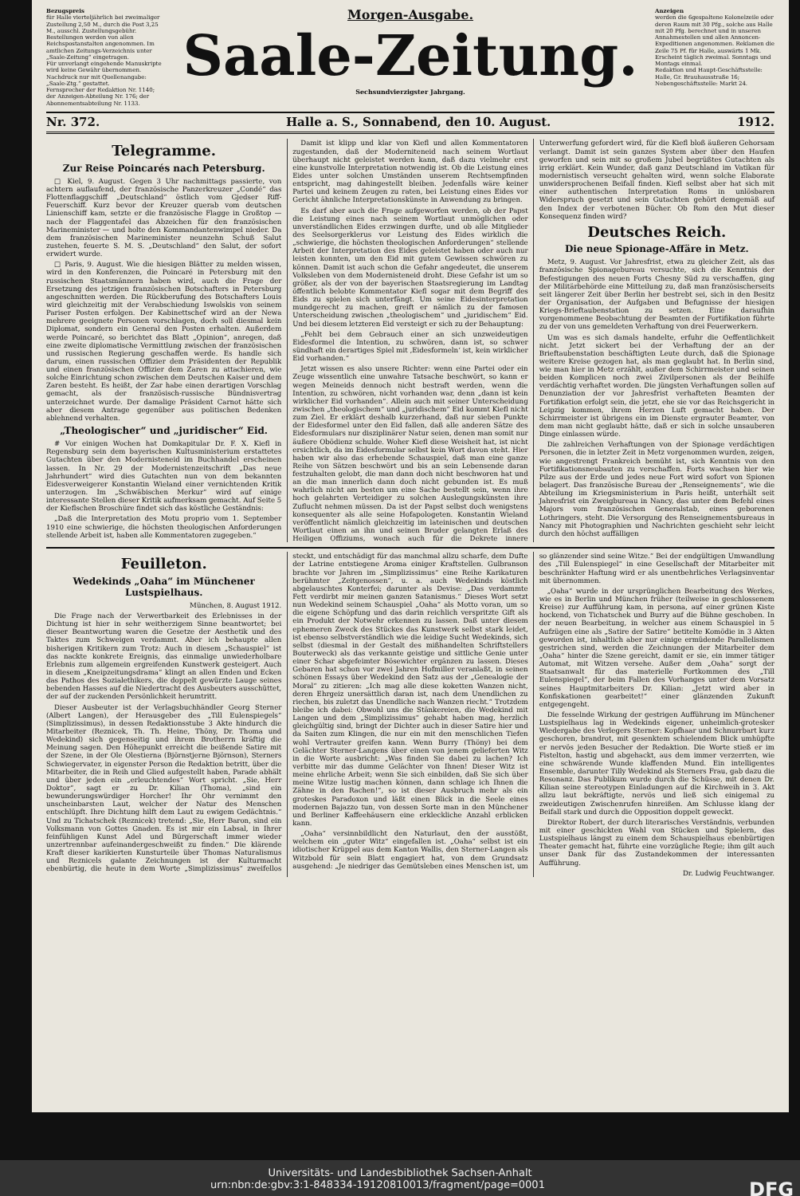Bezugspreis
für Halle vierteljährlich bei zweimaliger Zustellung 2,50 M., durch die Post 3,25 M., ausschl. Zustellungsgebühr. Bestellungen werden von allen Reichspostanstalten angenommen. Im amtlichen Zeitungs-Verzeichnis unter „Saale-Zeitung“ eingetragen.
Für unverlangt eingehende Manuskripte wird keine Gewähr übernommen. Nachdruck nur mit Quellenangabe: „Saale-Ztg.“ gestattet.
Fernsprecher der Redaktion Nr. 1140; der Anzeigen-Abteilung Nr. 176; der Abonnementsabteilung Nr. 1133.
Morgen-Ausgabe.
Saale-Zeitung.
Sechsundvierzigster Jahrgang.
Anzeigen
werden die 6gespaltene Kolonelzeile oder deren Raum mit 30 Pfg., solche aus Halle mit 20 Pfg. berechnet und in unseren Annahmestellen und allen Annoncen-Expeditionen angenommen. Reklamen die Zeile 75 Pf. für Halle, auswärts 1 Mk.
Erscheint täglich zweimal. Sonntags und Montags einmal.
Redaktion und Haupt-Geschäftsstelle: Halle, Gr. Brauhausstraße 16; Nebengeschäftsstelle: Markt 24.
Nr. 372. Halle a. S., Sonnabend, den 10. August. 1912.
Telegramme.
Zur Reise Poincarés nach Petersburg.
□ Kiel, 9. August. Gegen 3 Uhr nachmittags passierte, von achtern auflaufend, der französische Panzerkreuzer „Condé“ das Flottenflaggschiff „Deutschland“ östlich vom Gjedser Riff-Feuerschiff. Kurz bevor der Kreuzer querab vom deutschen Linienschiff kam, setzte er die französische Flagge in Großtop — nach der Flaggentafel das Abzeichen für den französischen Marineminister — und holte den Kommandantenwimpel nieder. Da dem französischen Marineminister neunzehn Schuß Salut zustehen, feuerte S. M. S. „Deutschland“ den Salut, der sofort erwidert wurde.
□ Paris, 9. August. Wie die hiesigen Blätter zu melden wissen, wird in den Konferenzen, die Poincaré in Petersburg mit den russischen Staatsmännern haben wird, auch die Frage der Ersetzung des jetzigen französischen Botschafters in Petersburg angeschnitten werden. Die Rückberufung des Botschafters Louis wird gleichzeitig mit der Verabschiedung Iswolskis von seinem Pariser Posten erfolgen. Der Kabinettschef wird an der Newa mehrere geeignete Personen vorschlagen, doch soll diesmal kein Diplomat, sondern ein General den Posten erhalten. Außerdem werde Poincaré, so berichtet das Blatt „Opinion“, anregen, daß eine zweite diplomatische Vermittlung zwischen der französischen und russischen Regierung geschaffen werde. Es handle sich darum, einen russischen Offizier dem Präsidenten der Republik und einen französischen Offizier dem Zaren zu attachieren, wie solche Einrichtung schon zwischen dem Deutschen Kaiser und dem Zaren besteht. Es heißt, der Zar habe einen derartigen Vorschlag gemacht, als der französisch-russische Bündnisvertrag unterzeichnet wurde. Der damalige Präsident Carnot hätte sich aber diesem Antrage gegenüber aus politischen Bedenken ablehnend verhalten.
„Theologischer“ und „juridischer“ Eid.
# Vor einigen Wochen hat Domkapitular Dr. F. X. Kiefl in Regensburg sein dem bayerischen Kultusministerium erstattetes Gutachten über den Modernisteneid im Buchhandel erscheinen lassen. In Nr. 29 der Modernistenzeitschrift „Das neue Jahrhundert“ wird dies Gutachten nun von dem bekannten Eidesverweigerer Konstantin Wieland einer vernichtenden Kritik unterzogen. Im „Schwäbischen Merkur“ wird auf einige interessante Stellen dieser Kritik aufmerksam gemacht. Auf Seite 5 der Kieflschen Broschüre findet sich das köstliche Geständnis:
„Daß die Interpretation des Motu proprio vom 1. September 1910 eine schwierige, die höchsten theologischen Anforderungen stellende Arbeit ist, haben alle Kommentatoren zugegeben.“
Damit ist klipp und klar von Kiefl und allen Kommentatoren zugestanden, daß der Moderniteneid nach seinem Wortlaut überhaupt nicht geleistet werden kann, daß dazu vielmehr erst eine kunstvolle Interpretation notwendig ist. Ob die Leistung eines Eides unter solchen Umständen unserem Rechtsempfinden entspricht, mag dahingestellt bleiben. Jedenfalls wäre keiner Partei und keinem Zeugen zu raten, bei Leistung eines Eides vor Gericht ähnliche Interpretationskünste in Anwendung zu bringen.
Es darf aber auch die Frage aufgeworfen werden, ob der Papst die Leistung eines nach seinem Wortlaut unmöglichen oder unverständlichen Eides erzwingen durfte, und ob alle Mitglieder des Seelsorgerklerus vor Leistung des Eides wirklich die „schwierige, die höchsten theologischen Anforderungen“ stellende Arbeit der Interpretation des Eides geleistet haben oder auch nur leisten konnten, um den Eid mit gutem Gewissen schwören zu können. Damit ist auch schon die Gefahr angedeutet, die unserem Volksleben von dem Modernisteneid droht. Diese Gefahr ist um so größer, als der von der bayerischen Staatsregierung im Landtag öffentlich belobte Kommentator Kiefl sogar mit dem Begriff des Eids zu spielen sich unterfängt. Um seine Eidesinterpretation mundgerecht zu machen, greift er nämlich zu der famosen Unterscheidung zwischen „theologischem“ und „juridischem“ Eid. Und bei diesem letzteren Eid versteigt er sich zu der Behauptung:
„Fehlt bei dem Gebrauch einer an sich unzweideutigen Eidesformel die Intention, zu schwören, dann ist, so schwer sündhaft ein derartiges Spiel mit ‚Eidesformeln‘ ist, kein wirklicher Eid vorhanden.“
Jetzt wissen es also unsere Richter: wenn eine Partei oder ein Zeuge wissentlich eine unwahre Tatsache beschwört, so kann er wegen Meineids dennoch nicht bestraft werden, wenn die Intention, zu schwören, nicht vorhanden war, denn „dann ist kein wirklicher Eid vorhanden“. Allein auch mit seiner Unterscheidung zwischen „theologischem“ und „juridischem“ Eid kommt Kiefl nicht zum Ziel. Er erklärt deshalb kurzerhand, daß nur sieben Punkte der Eidesformel unter den Eid fallen, daß alle anderen Sätze des Eidesformulars nur disziplinärer Natur seien, denen man somit nur äußere Obödienz schulde. Woher Kiefl diese Weisheit hat, ist nicht ersichtlich, da im Eidesformular selbst kein Wort davon steht. Hier haben wir also das erhebende Schauspiel, daß man eine ganze Reihe von Sätzen beschwört und bis an sein Lebensende daran festzuhalten gelobt, die man dann doch nicht beschworen hat und an die man innerlich dann doch nicht gebunden ist. Es muß wahrlich nicht am besten um eine Sache bestellt sein, wenn ihre hoch gelahrten Verteidiger zu solchen Auslegungskünsten ihre Zuflucht nehmen müssen. Da ist der Papst selbst doch wenigstens konsequenter als alle seine Hofapologeten. Konstantin Wieland veröffentlicht nämlich gleichzeitig im lateinischen und deutschen Wortlaut einen an ihn und seinen Bruder gelangten Erlaß des Heiligen Offiziums, wonach auch für die Dekrete innere Unterwerfung gefordert wird, für die Kiefl bloß äußeren Gehorsam verlangt. Damit ist sein ganzes System aber über den Haufen geworfen und sein mit so großem Jubel begrüßtes Gutachten als irrig erklärt. Kein Wunder, daß ganz Deutschland im Vatikan für modernistisch verseucht gehalten wird, wenn solche Elaborate unwidersprochenen Beifall finden. Kiefl selbst aber hat sich mit einer authentischen Interpretation Roms in unlösbaren Widerspruch gesetzt und sein Gutachten gehört demgemäß auf den Index der verbotenen Bücher. Ob Rom den Mut dieser Konsequenz finden wird?
Deutsches Reich.
Die neue Spionage-Affäre in Metz.
Metz, 9. August. Vor Jahresfrist, etwa zu gleicher Zeit, als das französische Spionagebureau versuchte, sich die Kenntnis der Befestigungen des neuen Forts Chesny Süd zu verschaffen, ging der Militärbehörde eine Mitteilung zu, daß man französischerseits seit längerer Zeit über Berlin her bestrebt sei, sich in den Besitz der Organisation, der Aufgaben und Befugnisse der hiesigen Kriegs-Brieftaubenstation zu setzen. Eine daraufhin vorgenommene Beobachtung der Beamten der Fortifikation führte zu der von uns gemeldeten Verhaftung von drei Feuerwerkern.
Um was es sich damals handelte, erfuhr die Oeffentlichkeit nicht. Jetzt sickert bei der Verhaftung der an der Brieftaubenstation beschäftigten Leute durch, daß die Spionage weitere Kreise gezogen hat, als man geglaubt hat. In Berlin sind, wie man hier in Metz erzählt, außer dem Schirrmeister und seinen beiden Komplicen noch zwei Zivilpersonen als der Beihilfe verdächtig verhaftet worden. Die jüngsten Verhaftungen sollen auf Denunziation der vor Jahresfrist verhafteten Beamten der Fortifikation erfolgt sein, die jetzt, ehe sie vor das Reichsgericht in Leipzig kommen, ihrem Herzen Luft gemacht haben. Der Schirrmeister ist übrigens ein im Dienste ergrauter Beamter, von dem man nicht geglaubt hätte, daß er sich in solche unsauberen Dinge einlassen würde.
Die zahlreichen Verhaftungen von der Spionage verdächtigen Personen, die in letzter Zeit in Metz vorgenommen wurden, zeigen, wie angestrengt Frankreich bemüht ist, sich Kenntnis von den Fortifikationsneubauten zu verschaffen. Forts wachsen hier wie Pilze aus der Erde und jedes neue Fort wird sofort von Spionen belagert. Das französische Bureau der „Renseignements“, wie die Abteilung im Kriegsministerium in Paris heißt, unterhält seit Jahresfrist ein Zweigbureau in Nancy, das unter dem Befehl eines Majors vom französischen Generalstab, eines geborenen Lothringers, steht. Die Versorgung des Renseignementsbureaus in Nancy mit Photographien und Nachrichten geschieht sehr leicht durch den höchst auffälligen
Feuilleton.
Wedekinds „Oaha“ im Münchener Lustspielhaus.
München, 8. August 1912.
Die Frage nach der Verwertbarkeit des Erlebnisses in der Dichtung ist hier in sehr weitherzigem Sinne beantwortet; bei dieser Beantwortung waren die Gesetze der Aesthetik und des Taktes zum Schweigen verdammt. Aber ich behaupte allen bisherigen Kritikern zum Trotz: Auch in diesem „Schauspiel“ ist das nackte konkrete Ereignis, das einmalige unwiederholbare Erlebnis zum allgemein ergreifenden Kunstwerk gesteigert. Auch in diesem „Kneipzeitungsdrama“ klingt an allen Enden und Ecken das Pathos des Sozialethikers, die doppelt gewürzte Lauge seines bebenden Hasses auf die Niedertracht des Ausbeuters ausschüttet, der auf der zuckenden Persönlichkeit herumtritt.
Dieser Ausbeuter ist der Verlagsbuchhändler Georg Sterner (Albert Langen), der Herausgeber des „Till Eulenspiegels“ (Simplizissimus), in dessen Redaktionsstube 3 Akte hindurch die Mitarbeiter (Reznicek, Th. Th. Heine, Thöny, Dr. Thoma und Wedekind) sich gegenseitig und ihrem Brotherrn kräftig die Meinung sagen. Den Höhepunkt erreicht die beißende Satire mit der Szene, in der Ole Olestierna (Björnstjerne Björnson), Sterners Schwiegervater, in eigenster Person die Redaktion betritt, über die Mitarbeiter, die in Reih und Glied aufgestellt haben, Parade abhält und über jeden ein „erleuchtendes“ Wort spricht. „Sie, Herr Doktor“, sagt er zu Dr. Kilian (Thoma), „sind ein bewunderungswürdiger Horcher! Ihr Ohr vernimmt den unscheinbarsten Laut, welcher der Natur des Menschen entschlüpft. Ihre Dichtung hilft dem Laut zu ewigem Gedächtnis.“ Und zu Tichatschek (Reznicek) tretend: „Sie, Herr Baron, sind ein Volksmann von Gottes Gnaden. Es ist mir ein Labsal, in Ihrer feinfühligen Kunst Adel und Bürgerschaft immer wieder unzertrennbar aufeinandergeschweißt zu finden.“ Die klärende Kraft dieser karikierten Kunsturteile über Thomas Naturalismus und Reznicels galante Zeichnungen ist der Kulturmacht ebenbürtig, die heute in dem Worte „Simplizissimus“ zweifellos steckt, und entschädigt für das manchmal allzu scharfe, dem Dufte der Latrine entstiegene Aroma einiger Kraftstellen. Gulbranson brachte vor Jahren im „Simplizissimus“ eine Reihe Karikaturen berühmter „Zeitgenossen“, u. a. auch Wedekinds köstlich abgelauschtes Konterfei; darunter als Devise: „Das verdammte Fett verdirbt mir meinen ganzen Satanismus.“ Dieses Wort setzt nun Wedekind seinem Schauspiel „Oaha“ als Motto voran, um so die eigene Schöpfung und das darin reichlich verspritzte Gift als ein Produkt der Notwehr erkennen zu lassen. Daß unter diesem ephemeren Zweck des Stückes das Kunstwerk selbst stark leidet, ist ebenso selbstverständlich wie die leidige Sucht Wedekinds, sich selbst (diesmal in der Gestalt des mißhandelten Schriftstellers Bouterweck) als das verkannte geistige und sittliche Genie unter einer Schar abgefeimter Bösewichter ergänzen zu lassen. Dieses Gebaren hat schon vor zwei Jahren Hofmiller veranlaßt, in seinen schönen Essays über Wedekind den Satz aus der „Genealogie der Moral“ zu zitieren: „Ich mag alle diese koketten Wanzen nicht, deren Ehrgeiz unersättlich daran ist, nach dem Unendlichen zu riechen, bis zuletzt das Unendliche nach Wanzen riecht.“ Trotzdem bleibe ich dabei: Obwohl uns die Stänkereien, die Wedekind mit Langen und dem „Simplizissimus“ gehabt haben mag, herzlich gleichgültig sind, bringt der Dichter auch in dieser Satire hier und da Saiten zum Klingen, die nur ein mit den menschlichen Tiefen wohl Vertrauter greifen kann. Wenn Burry (Thöny) bei dem Gelächter Sterner-Langens über einen von jenem gelieferten Witz in die Worte ausbricht: „Was finden Sie dabei zu lachen? Ich verbitte mir das dumme Gelächter von Ihnen! Dieser Witz ist meine ehrliche Arbeit; wenn Sie sich einbilden, daß Sie sich über meine Witze lustig machen können, dann schlage ich Ihnen die Zähne in den Rachen!“, so ist dieser Ausbruch mehr als ein groteskes Paradoxon und läßt einen Blick in die Seele eines modernen Bajazzo tun, von dessen Sorte man in den Münchener und Berliner Kaffeehäusern eine erkleckliche Anzahl erblicken kann.
„Oaha“ versinnbildlicht den Naturlaut, den der ausstößt, welchem ein „guter Witz“ eingefallen ist. „Oaha“ selbst ist ein idiotischer Krüppel aus dem Kanton Wallis, den Sterner-Langen als Witzbold für sein Blatt engagiert hat, von dem Grundsatz ausgehend: „Je niedriger das Gemütsleben eines Menschen ist, um so glänzender sind seine Witze.“ Bei der endgültigen Umwandlung des „Till Eulenspiegel“ in eine Gesellschaft der Mitarbeiter mit beschränkter Haftung wird er als unentbehrliches Verlagsinventar mit übernommen.
„Oaha“ wurde in der ursprünglichen Bearbeitung des Werkes, wie es in Berlin und München früher (teilweise in geschlossenem Kreise) zur Aufführung kam, in persona, auf einer grünen Kiste hockend, von Tichatschek und Burry auf die Bühne geschoben. In der neuen Bearbeitung, in welcher aus einem Schauspiel in 5 Aufzügen eine als „Satire der Satire“ betitelte Komödie in 3 Akten geworden ist, inhaltlich aber nur einige ermüdende Parallelismen gestrichen sind, werden die Zeichnungen der Mitarbeiter dem „Oaha“ hinter die Szene gereicht, damit er sie, ein immer tätiger Automat, mit Witzen versehe. Außer dem „Oaha“ sorgt der Staatsanwalt für das materielle Fortkommen des „Till Eulenspiegel“, der beim Fallen des Vorhanges unter dem Vorsatz seines Hauptmitarbeiters Dr. Kilian: „Jetzt wird aber in Konfiskationen gearbeitet!“ einer glänzenden Zukunft entgegengeht.
Die fesselnde Wirkung der gestrigen Aufführung im Münchener Lustspielhaus lag in Wedekinds eigener, unheimlich-grotesker Wiedergabe des Verlegers Sterner: Kopfhaar und Schnurrbart kurz geschoren, brandrot, mit gesenktem schielendem Blick umhüpfte er nervös jeden Besucher der Redaktion. Die Worte stieß er im Fistelton, hastig und abgehackt, aus dem immer verzerrten, wie eine schwärende Wunde klaffenden Mund. Ein intelligentes Ensemble, darunter Tilly Wedekind als Sterners Frau, gab dazu die Resonanz. Das Publikum wurde durch die Schüsse, mit denen Dr. Kilian seine stereotypen Einladungen auf die Kirchweih in 3. Akt allzu laut bekräftigte, nervös und ließ sich einigemal zu zweideutigen Zwischenrufen hinreißen. Am Schlusse klang der Beifall stark und durch die Opposition doppelt geweckt.
Direktor Robert, der durch literarisches Verständnis, verbunden mit einer geschickten Wahl von Stücken und Spielern, das Lustspielhaus längst zu einem dem Schauspielhaus ebenbürtigen Theater gemacht hat, führte eine vorzügliche Regie; ihm gilt auch unser Dank für das Zustandekommen der interessanten Aufführung.
Dr. Ludwig Feuchtwanger.
Universitäts- und Landesbibliothek Sachsen-Anhalt
urn:nbn:de:gbv:3:1-848334-19120810013/fragment/page=0001 DFG